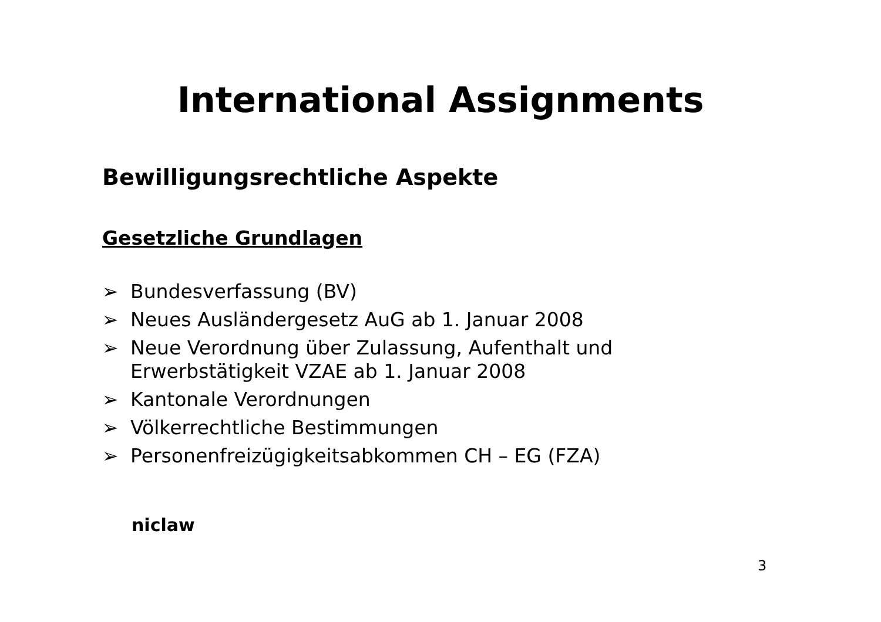International Assignments
Bewilligungsrechtliche Aspekte
Gesetzliche Grundlagen
➢ Bundesverfassung (BV)
➢ Neues Ausländergesetz AuG ab 1. Januar 2008
➢ Neue Verordnung über Zulassung, Aufenthalt und
Erwerbstätigkeit VZAE ab 1. Januar 2008
➢ Kantonale Verordnungen
➢ Völkerrechtliche Bestimmungen
➢ Personenfreizügigkeitsabkommen CH – EG (FZA)
niclaw
3